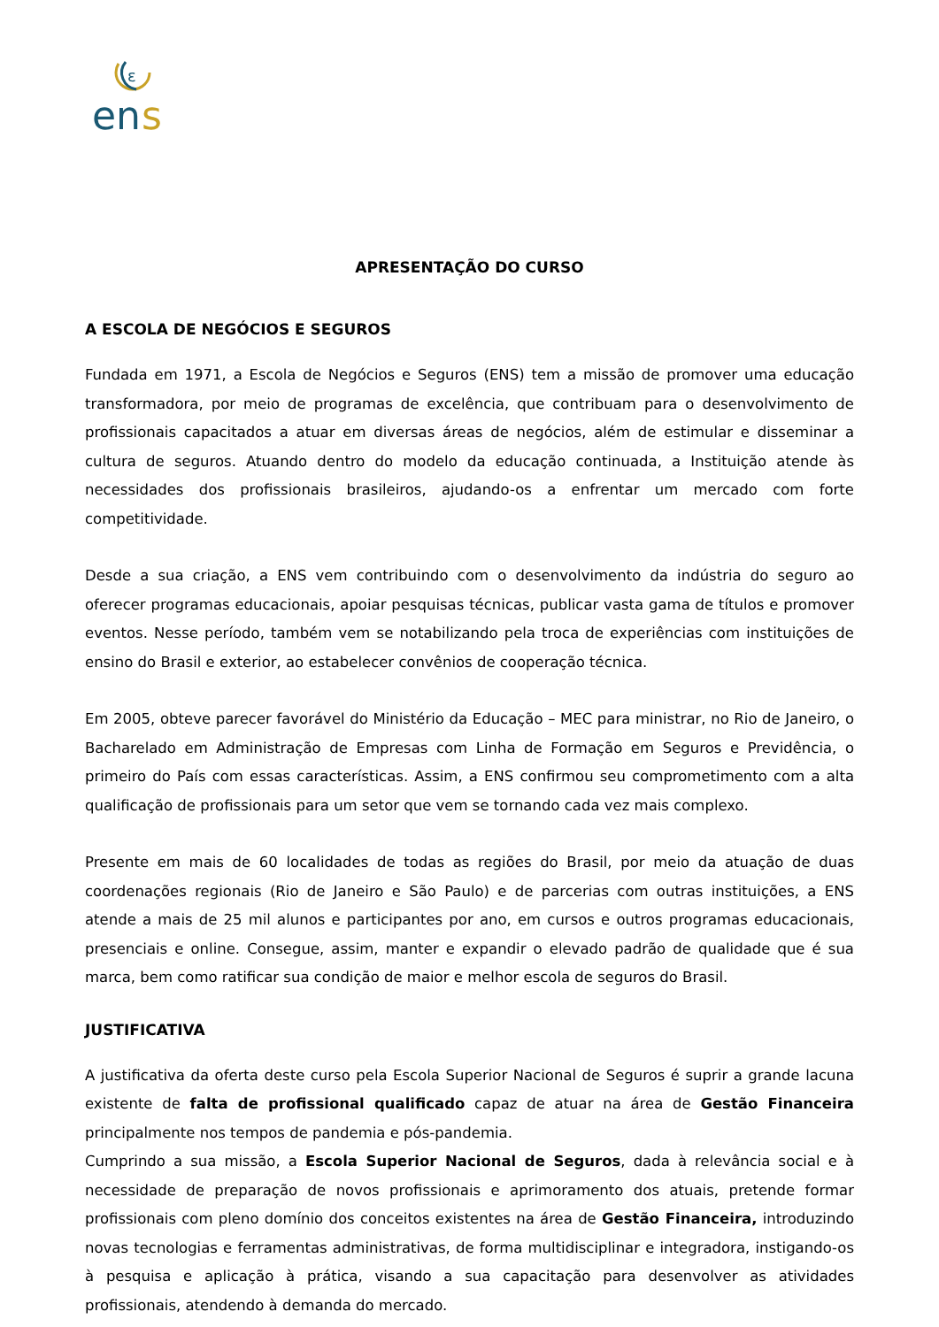ε
en
s
APRESENTAÇÃO DO CURSO
A ESCOLA DE NEGÓCIOS E SEGUROS
Fundada em 1971, a Escola de Negócios e Seguros (ENS) tem a missão de promover uma educação transformadora, por meio de programas de excelência, que contribuam para o desenvolvimento de profissionais capacitados a atuar em diversas áreas de negócios, além de estimular e disseminar a cultura de seguros. Atuando dentro do modelo da educação continuada, a Instituição atende às necessidades dos profissionais brasileiros, ajudando-os a enfrentar um mercado com forte competitividade.
Desde a sua criação, a ENS vem contribuindo com o desenvolvimento da indústria do seguro ao oferecer programas educacionais, apoiar pesquisas técnicas, publicar vasta gama de títulos e promover eventos. Nesse período, também vem se notabilizando pela troca de experiências com instituições de ensino do Brasil e exterior, ao estabelecer convênios de cooperação técnica.
Em 2005, obteve parecer favorável do Ministério da Educação – MEC para ministrar, no Rio de Janeiro, o Bacharelado em Administração de Empresas com Linha de Formação em Seguros e Previdência, o primeiro do País com essas características. Assim, a ENS confirmou seu comprometimento com a alta qualificação de profissionais para um setor que vem se tornando cada vez mais complexo.
Presente em mais de 60 localidades de todas as regiões do Brasil, por meio da atuação de duas coordenações regionais (Rio de Janeiro e São Paulo) e de parcerias com outras instituições, a ENS atende a mais de 25 mil alunos e participantes por ano, em cursos e outros programas educacionais, presenciais e online. Consegue, assim, manter e expandir o elevado padrão de qualidade que é sua marca, bem como ratificar sua condição de maior e melhor escola de seguros do Brasil.
JUSTIFICATIVA
A justificativa da oferta deste curso pela Escola Superior Nacional de Seguros é suprir a grande lacuna existente de falta de profissional qualificado capaz de atuar na área de Gestão Financeira principalmente nos tempos de pandemia e pós-pandemia.
Cumprindo a sua missão, a Escola Superior Nacional de Seguros, dada à relevância social e à necessidade de preparação de novos profissionais e aprimoramento dos atuais, pretende formar profissionais com pleno domínio dos conceitos existentes na área de Gestão Financeira, introduzindo novas tecnologias e ferramentas administrativas, de forma multidisciplinar e integradora, instigando-os à pesquisa e aplicação à prática, visando a sua capacitação para desenvolver as atividades profissionais, atendendo à demanda do mercado.